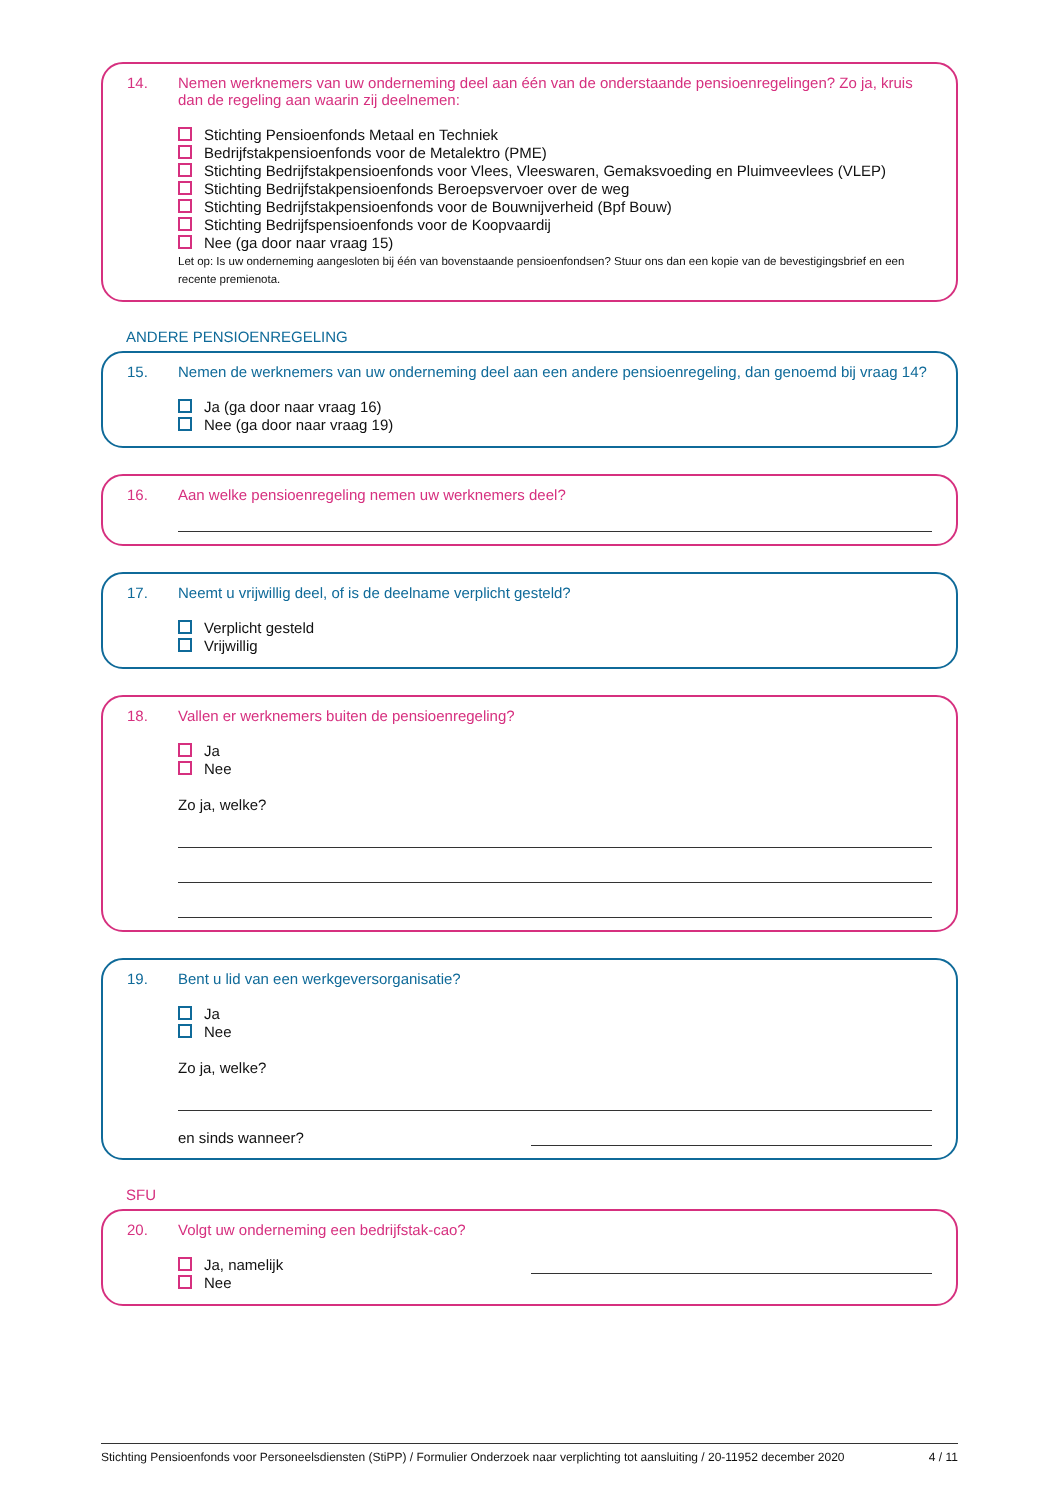14. Nemen werknemers van uw onderneming deel aan één van de onderstaande pensioenregelingen? Zo ja, kruis dan de regeling aan waarin zij deelnemen:
Stichting Pensioenfonds Metaal en Techniek
Bedrijfstakpensioenfonds voor de Metalektro (PME)
Stichting Bedrijfstakpensioenfonds voor Vlees, Vleeswaren, Gemaksvoeding en Pluimveevlees (VLEP)
Stichting Bedrijfstakpensioenfonds Beroepsvervoer over de weg
Stichting Bedrijfstakpensioenfonds voor de Bouwnijverheid (Bpf Bouw)
Stichting Bedrijfspensioenfonds voor de Koopvaardij
Nee (ga door naar vraag 15)
Let op: Is uw onderneming aangesloten bij één van bovenstaande pensioenfondsen? Stuur ons dan een kopie van de bevestigingsbrief en een recente premienota.
ANDERE PENSIOENREGELING
15. Nemen de werknemers van uw onderneming deel aan een andere pensioenregeling, dan genoemd bij vraag 14?
Ja (ga door naar vraag 16)
Nee (ga door naar vraag 19)
16. Aan welke pensioenregeling nemen uw werknemers deel?
17. Neemt u vrijwillig deel, of is de deelname verplicht gesteld?
Verplicht gesteld
Vrijwillig
18. Vallen er werknemers buiten de pensioenregeling?
Ja
Nee
Zo ja, welke?
19. Bent u lid van een werkgeversorganisatie?
Ja
Nee
Zo ja, welke?
en sinds wanneer?
SFU
20. Volgt uw onderneming een bedrijfstak-cao?
Ja, namelijk
Nee
Stichting Pensioenfonds voor Personeelsdiensten (StiPP) / Formulier Onderzoek naar verplichting tot aansluiting / 20-11952 december 2020 4 / 11